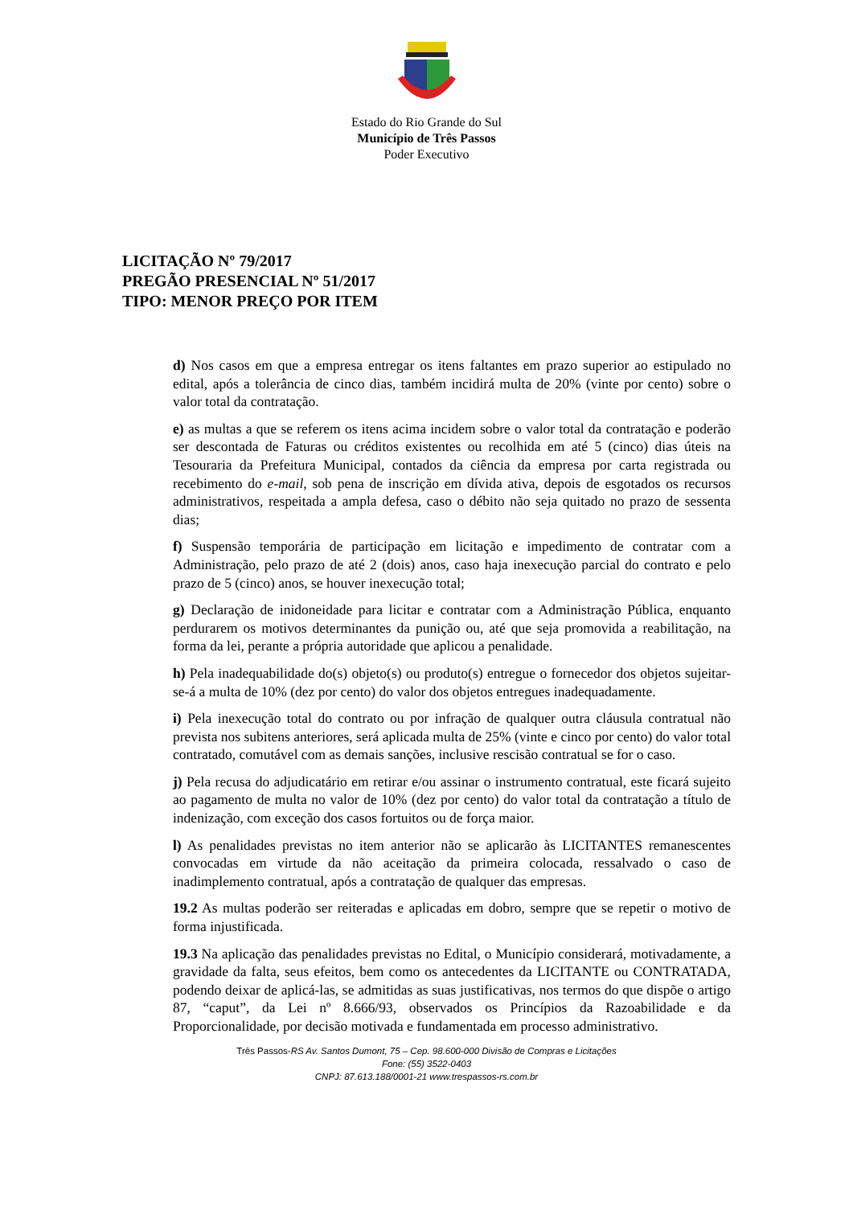Estado do Rio Grande do Sul
Município de Três Passos
Poder Executivo
LICITAÇÃO Nº 79/2017
PREGÃO PRESENCIAL Nº 51/2017
TIPO: MENOR PREÇO POR ITEM
d) Nos casos em que a empresa entregar os itens faltantes em prazo superior ao estipulado no edital, após a tolerância de cinco dias, também incidirá multa de 20% (vinte por cento) sobre o valor total da contratação.
e) as multas a que se referem os itens acima incidem sobre o valor total da contratação e poderão ser descontada de Faturas ou créditos existentes ou recolhida em até 5 (cinco) dias úteis na Tesouraria da Prefeitura Municipal, contados da ciência da empresa por carta registrada ou recebimento do e-mail, sob pena de inscrição em dívida ativa, depois de esgotados os recursos administrativos, respeitada a ampla defesa, caso o débito não seja quitado no prazo de sessenta dias;
f) Suspensão temporária de participação em licitação e impedimento de contratar com a Administração, pelo prazo de até 2 (dois) anos, caso haja inexecução parcial do contrato e pelo prazo de 5 (cinco) anos, se houver inexecução total;
g) Declaração de inidoneidade para licitar e contratar com a Administração Pública, enquanto perdurarem os motivos determinantes da punição ou, até que seja promovida a reabilitação, na forma da lei, perante a própria autoridade que aplicou a penalidade.
h) Pela inadequabilidade do(s) objeto(s) ou produto(s) entregue o fornecedor dos objetos sujeitar-se-á a multa de 10% (dez por cento) do valor dos objetos entregues inadequadamente.
i) Pela inexecução total do contrato ou por infração de qualquer outra cláusula contratual não prevista nos subitens anteriores, será aplicada multa de 25% (vinte e cinco por cento) do valor total contratado, comutável com as demais sanções, inclusive rescisão contratual se for o caso.
j) Pela recusa do adjudicatário em retirar e/ou assinar o instrumento contratual, este ficará sujeito ao pagamento de multa no valor de 10% (dez por cento) do valor total da contratação a título de indenização, com exceção dos casos fortuitos ou de força maior.
l) As penalidades previstas no item anterior não se aplicarão às LICITANTES remanescentes convocadas em virtude da não aceitação da primeira colocada, ressalvado o caso de inadimplemento contratual, após a contratação de qualquer das empresas.
19.2 As multas poderão ser reiteradas e aplicadas em dobro, sempre que se repetir o motivo de forma injustificada.
19.3 Na aplicação das penalidades previstas no Edital, o Município considerará, motivadamente, a gravidade da falta, seus efeitos, bem como os antecedentes da LICITANTE ou CONTRATADA, podendo deixar de aplicá-las, se admitidas as suas justificativas, nos termos do que dispõe o artigo 87, “caput”, da Lei nº 8.666/93, observados os Princípios da Razoabilidade e da Proporcionalidade, por decisão motivada e fundamentada em processo administrativo.
Três Passos-RS Av. Santos Dumont, 75 – Cep. 98.600-000 Divisão de Compras e Licitações
Fone: (55) 3522-0403
CNPJ: 87.613.188/0001-21 www.trespassos-rs.com.br